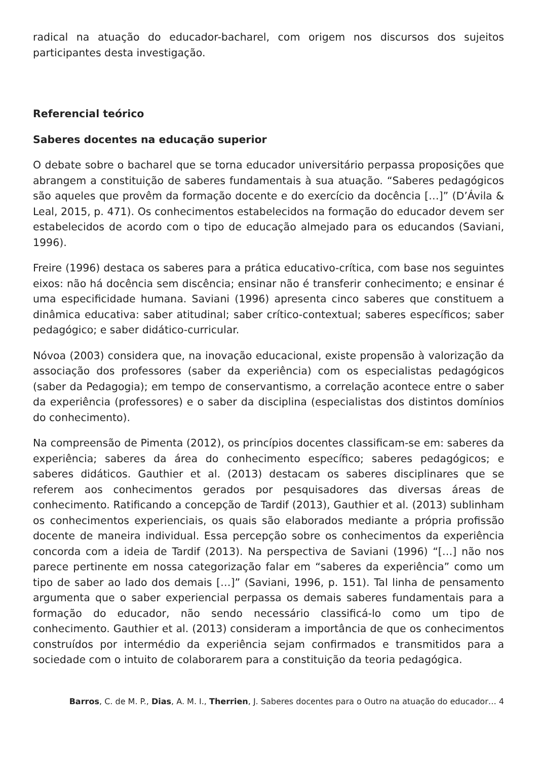radical na atuação do educador-bacharel, com origem nos discursos dos sujeitos participantes desta investigação.
Referencial teórico
Saberes docentes na educação superior
O debate sobre o bacharel que se torna educador universitário perpassa proposições que abrangem a constituição de saberes fundamentais à sua atuação. “Saberes pedagógicos são aqueles que provêm da formação docente e do exercício da docência […]” (D’Ávila & Leal, 2015, p. 471). Os conhecimentos estabelecidos na formação do educador devem ser estabelecidos de acordo com o tipo de educação almejado para os educandos (Saviani, 1996).
Freire (1996) destaca os saberes para a prática educativo-crítica, com base nos seguintes eixos: não há docência sem discência; ensinar não é transferir conhecimento; e ensinar é uma especificidade humana. Saviani (1996) apresenta cinco saberes que constituem a dinâmica educativa: saber atitudinal; saber crítico-contextual; saberes específicos; saber pedagógico; e saber didático-curricular.
Nóvoa (2003) considera que, na inovação educacional, existe propensão à valorização da associação dos professores (saber da experiência) com os especialistas pedagógicos (saber da Pedagogia); em tempo de conservantismo, a correlação acontece entre o saber da experiência (professores) e o saber da disciplina (especialistas dos distintos domínios do conhecimento).
Na compreensão de Pimenta (2012), os princípios docentes classificam-se em: saberes da experiência; saberes da área do conhecimento específico; saberes pedagógicos; e saberes didáticos. Gauthier et al. (2013) destacam os saberes disciplinares que se referem aos conhecimentos gerados por pesquisadores das diversas áreas de conhecimento. Ratificando a concepção de Tardif (2013), Gauthier et al. (2013) sublinham os conhecimentos experienciais, os quais são elaborados mediante a própria profissão docente de maneira individual. Essa percepção sobre os conhecimentos da experiência concorda com a ideia de Tardif (2013). Na perspectiva de Saviani (1996) “[…] não nos parece pertinente em nossa categorização falar em “saberes da experiência” como um tipo de saber ao lado dos demais […]” (Saviani, 1996, p. 151). Tal linha de pensamento argumenta que o saber experiencial perpassa os demais saberes fundamentais para a formação do educador, não sendo necessário classificá-lo como um tipo de conhecimento. Gauthier et al. (2013) consideram a importância de que os conhecimentos construídos por intermédio da experiência sejam confirmados e transmitidos para a sociedade com o intuito de colaborarem para a constituição da teoria pedagógica.
Barros, C. de M. P., Dias, A. M. I., Therrien, J. Saberes docentes para o Outro na atuação do educador… 4